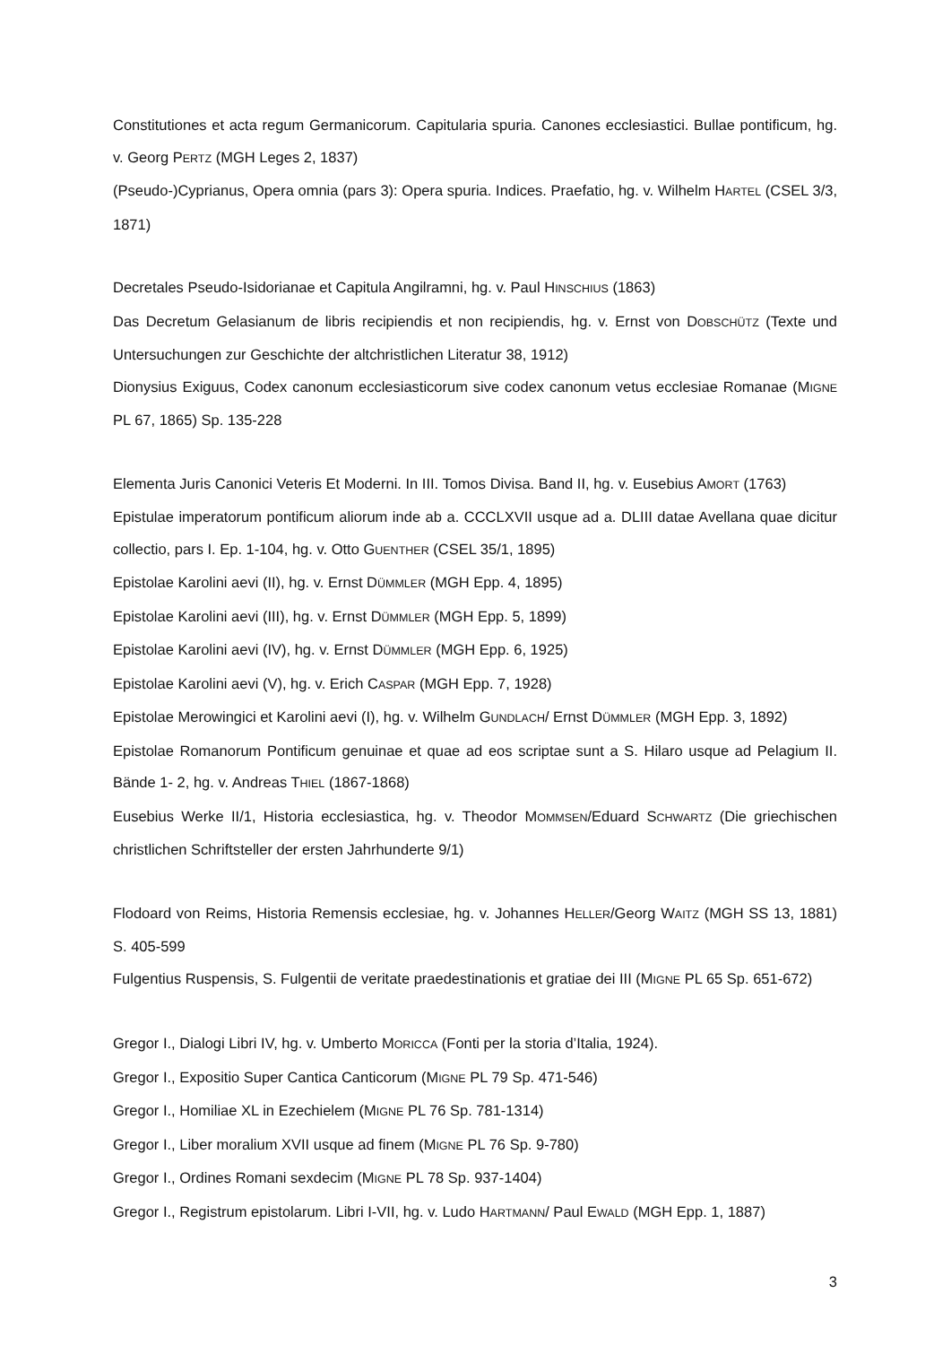Constitutiones et acta regum Germanicorum. Capitularia spuria. Canones ecclesiastici. Bullae pontificum, hg. v. Georg PERTZ (MGH Leges 2, 1837)
(Pseudo-)Cyprianus, Opera omnia (pars 3): Opera spuria. Indices. Praefatio, hg. v. Wilhelm HARTEL (CSEL 3/3, 1871)
Decretales Pseudo-Isidorianae et Capitula Angilramni, hg. v. Paul HINSCHIUS (1863)
Das Decretum Gelasianum de libris recipiendis et non recipiendis, hg. v. Ernst von DOBSCHÜTZ (Texte und Untersuchungen zur Geschichte der altchristlichen Literatur 38, 1912)
Dionysius Exiguus, Codex canonum ecclesiasticorum sive codex canonum vetus ecclesiae Romanae (MIGNE PL 67, 1865) Sp. 135-228
Elementa Juris Canonici Veteris Et Moderni. In III. Tomos Divisa. Band II, hg. v. Eusebius AMORT (1763)
Epistulae imperatorum pontificum aliorum inde ab a. CCCLXVII usque ad a. DLIII datae Avellana quae dicitur collectio, pars I. Ep. 1-104, hg. v. Otto GUENTHER (CSEL 35/1, 1895)
Epistolae Karolini aevi (II), hg. v. Ernst DÜMMLER (MGH Epp. 4, 1895)
Epistolae Karolini aevi (III), hg. v. Ernst DÜMMLER (MGH Epp. 5, 1899)
Epistolae Karolini aevi (IV), hg. v. Ernst DÜMMLER (MGH Epp. 6, 1925)
Epistolae Karolini aevi (V), hg. v. Erich CASPAR (MGH Epp. 7, 1928)
Epistolae Merowingici et Karolini aevi (I), hg. v. Wilhelm GUNDLACH/ Ernst DÜMMLER (MGH Epp. 3, 1892)
Epistolae Romanorum Pontificum genuinae et quae ad eos scriptae sunt a S. Hilaro usque ad Pelagium II. Bände 1- 2, hg. v. Andreas THIEL (1867-1868)
Eusebius Werke II/1, Historia ecclesiastica, hg. v. Theodor MOMMSEN/Eduard SCHWARTZ (Die griechischen christlichen Schriftsteller der ersten Jahrhunderte 9/1)
Flodoard von Reims, Historia Remensis ecclesiae, hg. v. Johannes HELLER/Georg WAITZ (MGH SS 13, 1881) S. 405-599
Fulgentius Ruspensis, S. Fulgentii de veritate praedestinationis et gratiae dei III (MIGNE PL 65 Sp. 651-672)
Gregor I., Dialogi Libri IV, hg. v. Umberto MORICCA (Fonti per la storia d’Italia, 1924).
Gregor I., Expositio Super Cantica Canticorum (MIGNE PL 79 Sp. 471-546)
Gregor I., Homiliae XL in Ezechielem (MIGNE PL 76 Sp. 781-1314)
Gregor I., Liber moralium XVII usque ad finem (MIGNE PL 76 Sp. 9-780)
Gregor I., Ordines Romani sexdecim (MIGNE PL 78 Sp. 937-1404)
Gregor I., Registrum epistolarum. Libri I-VII, hg. v. Ludo HARTMANN/ Paul EWALD (MGH Epp. 1, 1887)
3